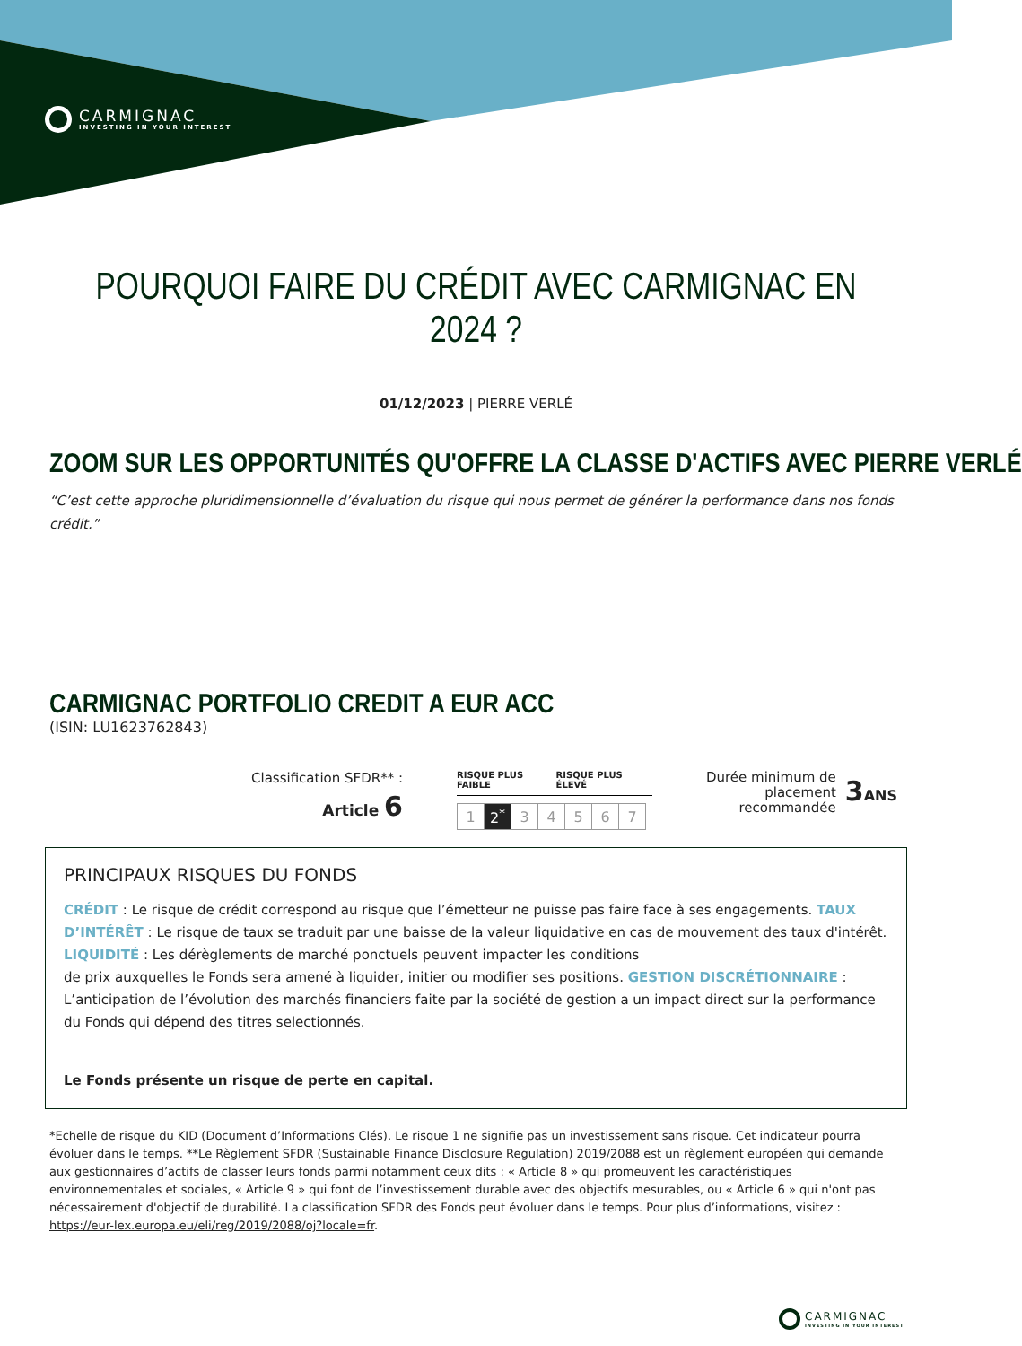CARMIGNAC
INVESTING IN YOUR INTEREST
POURQUOI FAIRE DU CRÉDIT AVEC CARMIGNAC EN 2024 ?
01/12/2023 | PIERRE VERLÉ
ZOOM SUR LES OPPORTUNITÉS QU'OFFRE LA CLASSE D'ACTIFS AVEC PIERRE VERLÉ
“C’est cette approche pluridimensionnelle d’évaluation du risque qui nous permet de générer la performance dans nos fonds crédit.”
CARMIGNAC PORTFOLIO CREDIT A EUR ACC
(ISIN: LU1623762843)
Classification SFDR** :
Article 6
RISQUE PLUS FAIBLE RISQUE PLUS ÉLEVÉ
| 1 | 2<sup>*</sup> | 3 | 4 | 5 | 6 | 7 |
Durée minimum de
placement
recommandée 3ANS
PRINCIPAUX RISQUES DU FONDS
CRÉDIT : Le risque de crédit correspond au risque que l’émetteur ne puisse pas faire face à ses engagements. TAUX D’INTÉRÊT : Le risque de taux se traduit par une baisse de la valeur liquidative en cas de mouvement des taux d'intérêt. LIQUIDITÉ : Les dérèglements de marché ponctuels peuvent impacter les conditions
de prix auxquelles le Fonds sera amené à liquider, initier ou modifier ses positions. GESTION DISCRÉTIONNAIRE : L’anticipation de l’évolution des marchés financiers faite par la société de gestion a un impact direct sur la performance du Fonds qui dépend des titres selectionnés.
Le Fonds présente un risque de perte en capital.
*Echelle de risque du KID (Document d’Informations Clés). Le risque 1 ne signifie pas un investissement sans risque. Cet indicateur pourra évoluer dans le temps. **Le Règlement SFDR (Sustainable Finance Disclosure Regulation) 2019/2088 est un règlement européen qui demande aux gestionnaires d’actifs de classer leurs fonds parmi notamment ceux dits : « Article 8 » qui promeuvent les caractéristiques environnementales et sociales, « Article 9 » qui font de l’investissement durable avec des objectifs mesurables, ou « Article 6 » qui n'ont pas nécessairement d'objectif de durabilité. La classification SFDR des Fonds peut évoluer dans le temps. Pour plus d’informations, visitez : https://eur-lex.europa.eu/eli/reg/2019/2088/oj?locale=fr.
CARMIGNAC
INVESTING IN YOUR INTEREST